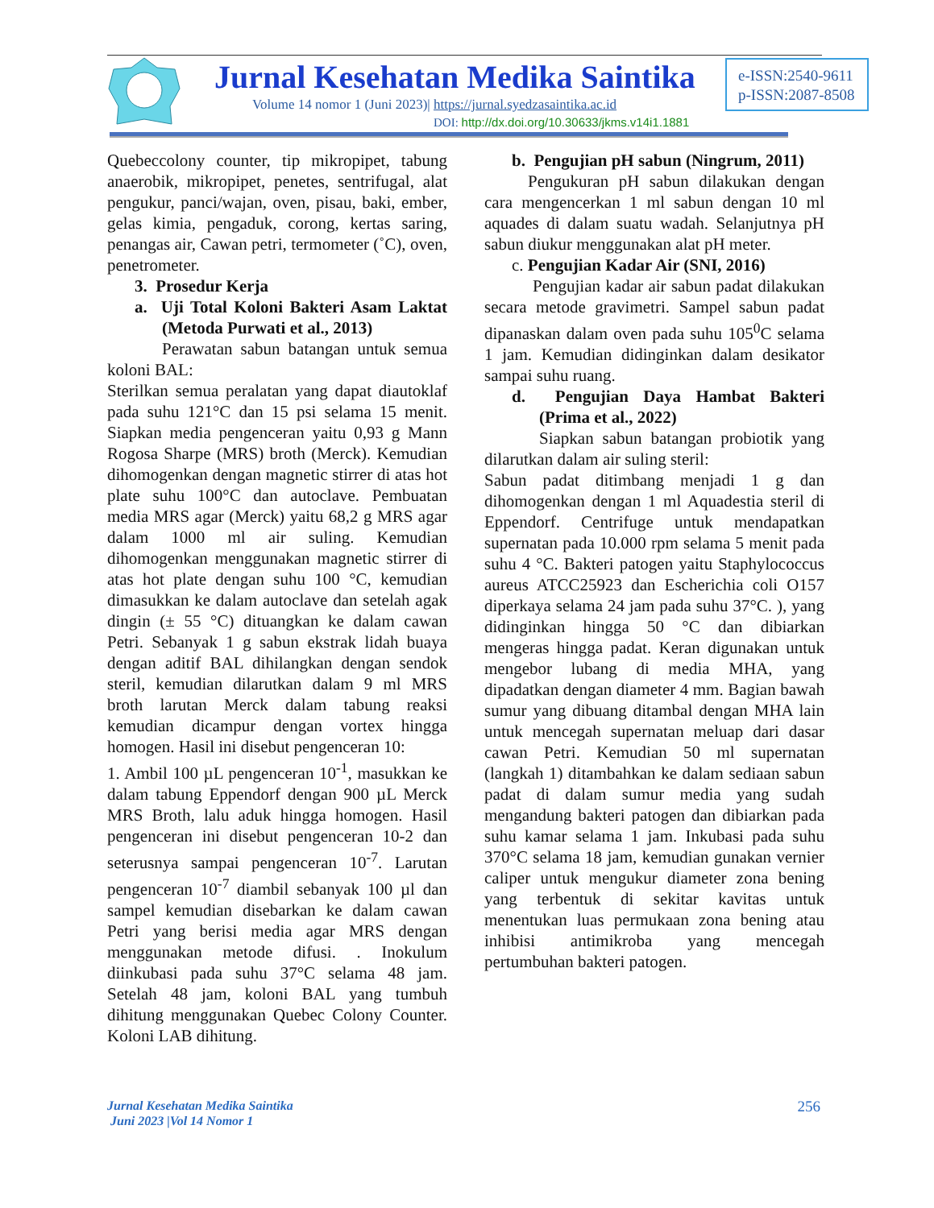Jurnal Kesehatan Medika Saintika
Volume 14 nomor 1 (Juni 2023)| https://jurnal.syedzasaintika.ac.id
DOI: http://dx.doi.org/10.30633/jkms.v14i1.1881
e-ISSN:2540-9611
p-ISSN:2087-8508
Quebeccolony counter, tip mikropipet, tabung anaerobik, mikropipet, penetes, sentrifugal, alat pengukur, panci/wajan, oven, pisau, baki, ember, gelas kimia, pengaduk, corong, kertas saring, penangas air, Cawan petri, termometer (˚C), oven, penetrometer.
3. Prosedur Kerja
a. Uji Total Koloni Bakteri Asam Laktat (Metoda Purwati et al., 2013)
Perawatan sabun batangan untuk semua koloni BAL:
Sterilkan semua peralatan yang dapat diautoklaf pada suhu 121°C dan 15 psi selama 15 menit. Siapkan media pengenceran yaitu 0,93 g Mann Rogosa Sharpe (MRS) broth (Merck). Kemudian dihomogenkan dengan magnetic stirrer di atas hot plate suhu 100°C dan autoclave. Pembuatan media MRS agar (Merck) yaitu 68,2 g MRS agar dalam 1000 ml air suling. Kemudian dihomogenkan menggunakan magnetic stirrer di atas hot plate dengan suhu 100 °C, kemudian dimasukkan ke dalam autoclave dan setelah agak dingin (± 55 °C) dituangkan ke dalam cawan Petri. Sebanyak 1 g sabun ekstrak lidah buaya dengan aditif BAL dihilangkan dengan sendok steril, kemudian dilarutkan dalam 9 ml MRS broth larutan Merck dalam tabung reaksi kemudian dicampur dengan vortex hingga homogen. Hasil ini disebut pengenceran 10:
1. Ambil 100 µL pengenceran 10<sup>-1</sup>, masukkan ke dalam tabung Eppendorf dengan 900 µL Merck MRS Broth, lalu aduk hingga homogen. Hasil pengenceran ini disebut pengenceran 10-2 dan seterusnya sampai pengenceran 10<sup>-7</sup>. Larutan pengenceran 10<sup>-7</sup> diambil sebanyak 100 µl dan sampel kemudian disebarkan ke dalam cawan Petri yang berisi media agar MRS dengan menggunakan metode difusi. . Inokulum diinkubasi pada suhu 37°C selama 48 jam. Setelah 48 jam, koloni BAL yang tumbuh dihitung menggunakan Quebec Colony Counter. Koloni LAB dihitung.
b. Pengujian pH sabun (Ningrum, 2011)
Pengukuran pH sabun dilakukan dengan cara mengencerkan 1 ml sabun dengan 10 ml aquades di dalam suatu wadah. Selanjutnya pH sabun diukur menggunakan alat pH meter.
c. Pengujian Kadar Air (SNI, 2016)
Pengujian kadar air sabun padat dilakukan secara metode gravimetri. Sampel sabun padat dipanaskan dalam oven pada suhu 105<sup>0</sup>C selama 1 jam. Kemudian didinginkan dalam desikator sampai suhu ruang.
d. Pengujian Daya Hambat Bakteri (Prima et al., 2022)
Siapkan sabun batangan probiotik yang dilarutkan dalam air suling steril:
Sabun padat ditimbang menjadi 1 g dan dihomogenkan dengan 1 ml Aquadestia steril di Eppendorf. Centrifuge untuk mendapatkan supernatan pada 10.000 rpm selama 5 menit pada suhu 4 °C. Bakteri patogen yaitu Staphylococcus aureus ATCC25923 dan Escherichia coli O157 diperkaya selama 24 jam pada suhu 37°C. ), yang didinginkan hingga 50 °C dan dibiarkan mengeras hingga padat. Keran digunakan untuk mengebor lubang di media MHA, yang dipadatkan dengan diameter 4 mm. Bagian bawah sumur yang dibuang ditambal dengan MHA lain untuk mencegah supernatan meluap dari dasar cawan Petri. Kemudian 50 ml supernatan (langkah 1) ditambahkan ke dalam sediaan sabun padat di dalam sumur media yang sudah mengandung bakteri patogen dan dibiarkan pada suhu kamar selama 1 jam. Inkubasi pada suhu 370°C selama 18 jam, kemudian gunakan vernier caliper untuk mengukur diameter zona bening yang terbentuk di sekitar kavitas untuk menentukan luas permukaan zona bening atau inhibisi antimikroba yang mencegah pertumbuhan bakteri patogen.
Jurnal Kesehatan Medika Saintika
Juni 2023 |Vol 14 Nomor 1
256